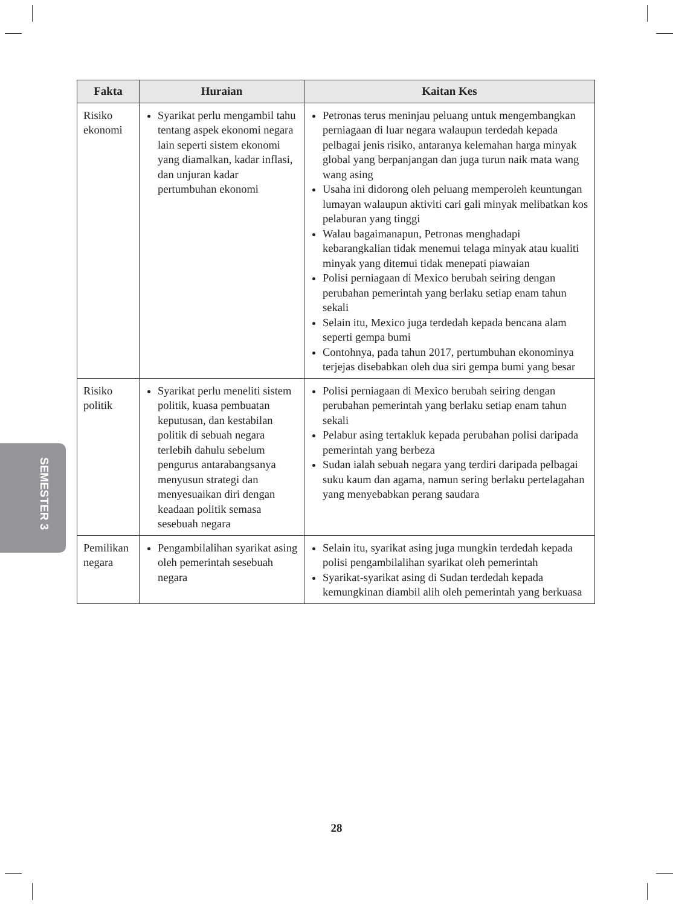| Fakta | Huraian | Kaitan Kes |
| --- | --- | --- |
| Risiko ekonomi | Syarikat perlu mengambil tahu tentang aspek ekonomi negara lain seperti sistem ekonomi yang diamalkan, kadar inflasi, dan unjuran kadar pertumbuhan ekonomi | Petronas terus meninjau peluang untuk mengembangkan perniagaan di luar negara walaupun terdedah kepada pelbagai jenis risiko, antaranya kelemahan harga minyak global yang berpanjangan dan juga turun naik mata wang wang asing Usaha ini didorong oleh peluang memperoleh keuntungan lumayan walaupun aktiviti cari gali minyak melibatkan kos pelaburan yang tinggi Walau bagaimanapun, Petronas menghadapi kebarangkalian tidak menemui telaga minyak atau kualiti minyak yang ditemui tidak menepati piawaian Polisi perniagaan di Mexico berubah seiring dengan perubahan pemerintah yang berlaku setiap enam tahun sekali Selain itu, Mexico juga terdedah kepada bencana alam seperti gempa bumi Contohnya, pada tahun 2017, pertumbuhan ekonominya terjejas disebabkan oleh dua siri gempa bumi yang besar |
| Risiko politik | Syarikat perlu meneliti sistem politik, kuasa pembuatan keputusan, dan kestabilan politik di sebuah negara terlebih dahulu sebelum pengurus antarabangsanya menyusun strategi dan menyesuaikan diri dengan keadaan politik semasa sesebuah negara | Polisi perniagaan di Mexico berubah seiring dengan perubahan pemerintah yang berlaku setiap enam tahun sekali Pelabur asing tertakluk kepada perubahan polisi daripada pemerintah yang berbeza Sudan ialah sebuah negara yang terdiri daripada pelbagai suku kaum dan agama, namun sering berlaku pertelagahan yang menyebabkan perang saudara |
| Pemilikan negara | Pengambilalihan syarikat asing oleh pemerintah sesebuah negara | Selain itu, syarikat asing juga mungkin terdedah kepada polisi pengambilalihan syarikat oleh pemerintah Syarikat-syarikat asing di Sudan terdedah kepada kemungkinan diambil alih oleh pemerintah yang berkuasa |
SEMESTER 3
28